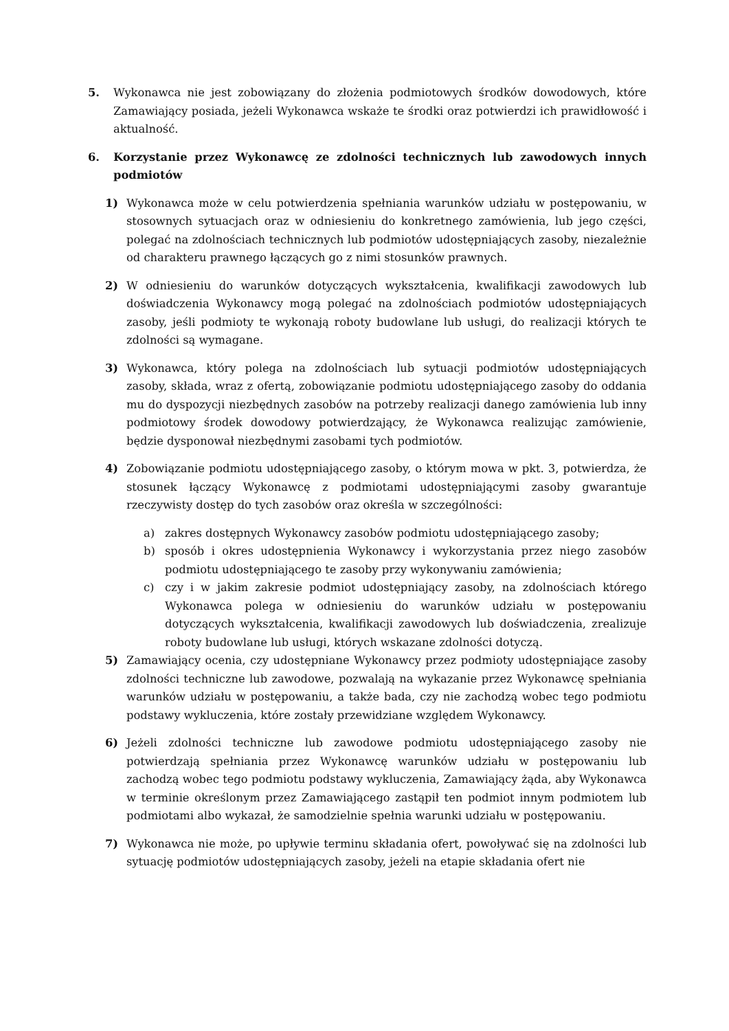5. Wykonawca nie jest zobowiązany do złożenia podmiotowych środków dowodowych, które Zamawiający posiada, jeżeli Wykonawca wskaże te środki oraz potwierdzi ich prawidłowość i aktualność.
6. Korzystanie przez Wykonawcę ze zdolności technicznych lub zawodowych innych podmiotów
1) Wykonawca może w celu potwierdzenia spełniania warunków udziału w postępowaniu, w stosownych sytuacjach oraz w odniesieniu do konkretnego zamówienia, lub jego części, polegać na zdolnościach technicznych lub podmiotów udostępniających zasoby, niezależnie od charakteru prawnego łączących go z nimi stosunków prawnych.
2) W odniesieniu do warunków dotyczących wykształcenia, kwalifikacji zawodowych lub doświadczenia Wykonawcy mogą polegać na zdolnościach podmiotów udostępniających zasoby, jeśli podmioty te wykonają roboty budowlane lub usługi, do realizacji których te zdolności są wymagane.
3) Wykonawca, który polega na zdolnościach lub sytuacji podmiotów udostępniających zasoby, składa, wraz z ofertą, zobowiązanie podmiotu udostępniającego zasoby do oddania mu do dyspozycji niezbędnych zasobów na potrzeby realizacji danego zamówienia lub inny podmiotowy środek dowodowy potwierdzający, że Wykonawca realizując zamówienie, będzie dysponował niezbędnymi zasobami tych podmiotów.
4) Zobowiązanie podmiotu udostępniającego zasoby, o którym mowa w pkt. 3, potwierdza, że stosunek łączący Wykonawcę z podmiotami udostępniającymi zasoby gwarantuje rzeczywisty dostęp do tych zasobów oraz określa w szczególności:
a) zakres dostępnych Wykonawcy zasobów podmiotu udostępniającego zasoby;
b) sposób i okres udostępnienia Wykonawcy i wykorzystania przez niego zasobów podmiotu udostępniającego te zasoby przy wykonywaniu zamówienia;
c) czy i w jakim zakresie podmiot udostępniający zasoby, na zdolnościach którego Wykonawca polega w odniesieniu do warunków udziału w postępowaniu dotyczących wykształcenia, kwalifikacji zawodowych lub doświadczenia, zrealizuje roboty budowlane lub usługi, których wskazane zdolności dotyczą.
5) Zamawiający ocenia, czy udostępniane Wykonawcy przez podmioty udostępniające zasoby zdolności techniczne lub zawodowe, pozwalają na wykazanie przez Wykonawcę spełniania warunków udziału w postępowaniu, a także bada, czy nie zachodzą wobec tego podmiotu podstawy wykluczenia, które zostały przewidziane względem Wykonawcy.
6) Jeżeli zdolności techniczne lub zawodowe podmiotu udostępniającego zasoby nie potwierdzają spełniania przez Wykonawcę warunków udziału w postępowaniu lub zachodzą wobec tego podmiotu podstawy wykluczenia, Zamawiający żąda, aby Wykonawca w terminie określonym przez Zamawiającego zastąpił ten podmiot innym podmiotem lub podmiotami albo wykazał, że samodzielnie spełnia warunki udziału w postępowaniu.
7) Wykonawca nie może, po upływie terminu składania ofert, powoływać się na zdolności lub sytuację podmiotów udostępniających zasoby, jeżeli na etapie składania ofert nie